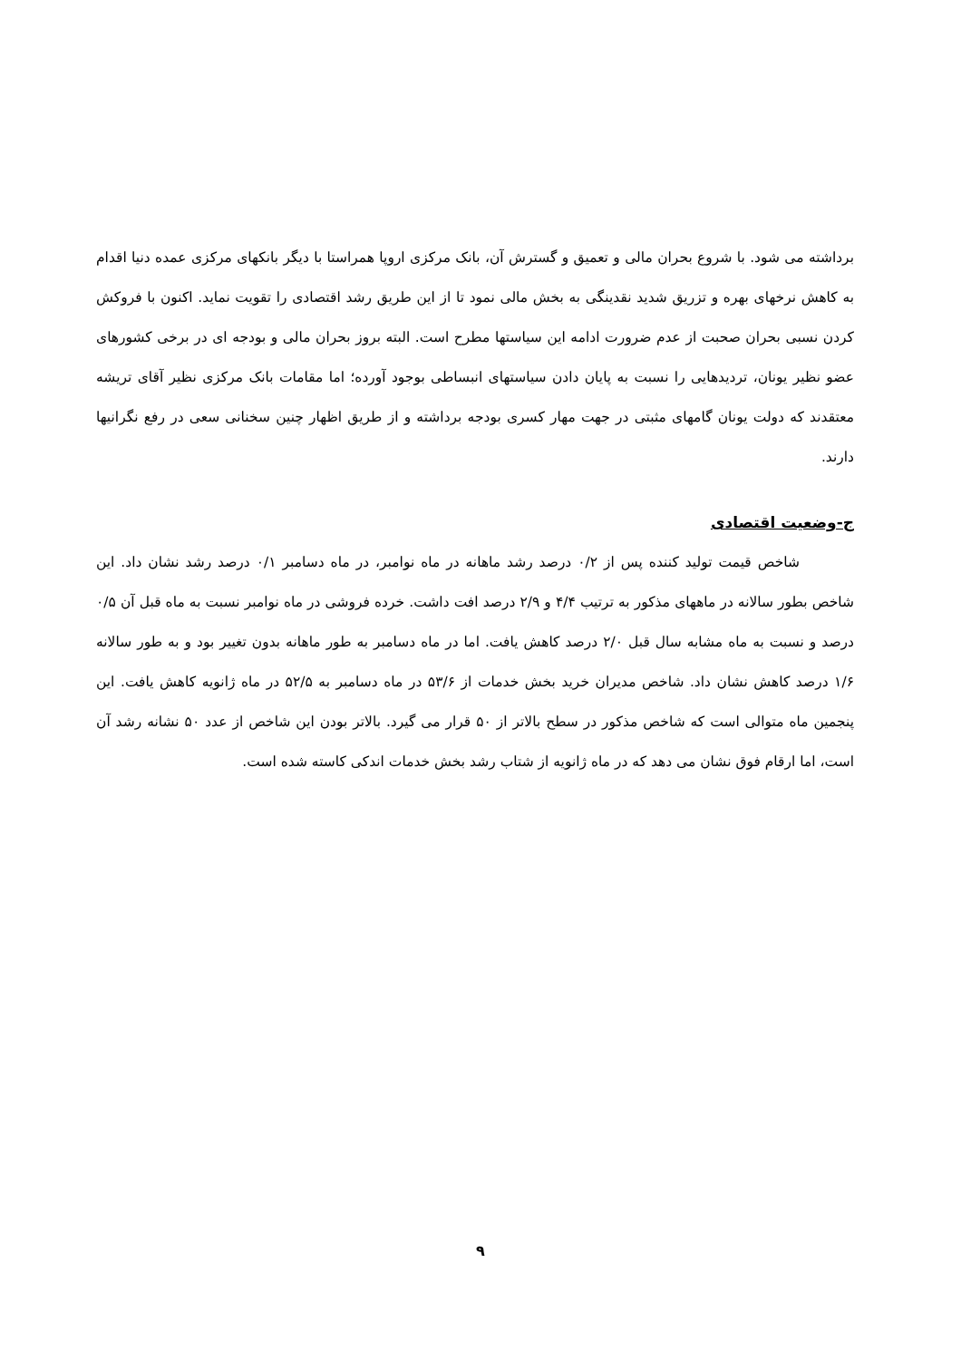برداشته می شود. با شروع بحران مالی و تعمیق و گسترش آن، بانک مرکزی اروپا همراستا با دیگر بانکهای مرکزی عمده دنیا اقدام به کاهش نرخهای بهره و تزریق شدید نقدینگی به بخش مالی نمود تا از این طریق رشد اقتصادی را تقویت نماید. اکنون با فروکش کردن نسبی بحران صحبت از عدم ضرورت ادامه این سیاستها مطرح است. البته بروز بحران مالی و بودجه ای در برخی کشورهای عضو نظیر یونان، تردیدهایی را نسبت به پایان دادن سیاستهای انبساطی بوجود آورده؛ اما مقامات بانک مرکزی نظیر آقای تریشه معتقدند که دولت یونان گامهای مثبتی در جهت مهار کسری بودجه برداشته و از طریق اظهار چنین سخنانی سعی در رفع نگرانیها دارند.
ج-وضعیت اقتصادی
شاخص قیمت تولید کننده پس از ۰/۲ درصد رشد ماهانه در ماه نوامبر، در ماه دسامبر ۰/۱ درصد رشد نشان داد. این شاخص بطور سالانه در ماههای مذکور به ترتیب ۴/۴ و ۲/۹ درصد افت داشت. خرده فروشی در ماه نوامبر نسبت به ماه قبل آن ۰/۵ درصد و نسبت به ماه مشابه سال قبل ۲/۰ درصد کاهش یافت. اما در ماه دسامبر به طور ماهانه بدون تغییر بود و به طور سالانه ۱/۶ درصد کاهش نشان داد. شاخص مدیران خرید بخش خدمات از ۵۳/۶ در ماه دسامبر به ۵۲/۵ در ماه ژانویه کاهش یافت. این پنجمین ماه متوالی است که شاخص مذکور در سطح بالاتر از ۵۰ قرار می گیرد. بالاتر بودن این شاخص از عدد ۵۰ نشانه رشد آن است، اما ارقام فوق نشان می دهد که در ماه ژانویه از شتاب رشد بخش خدمات اندکی کاسته شده است.
۹